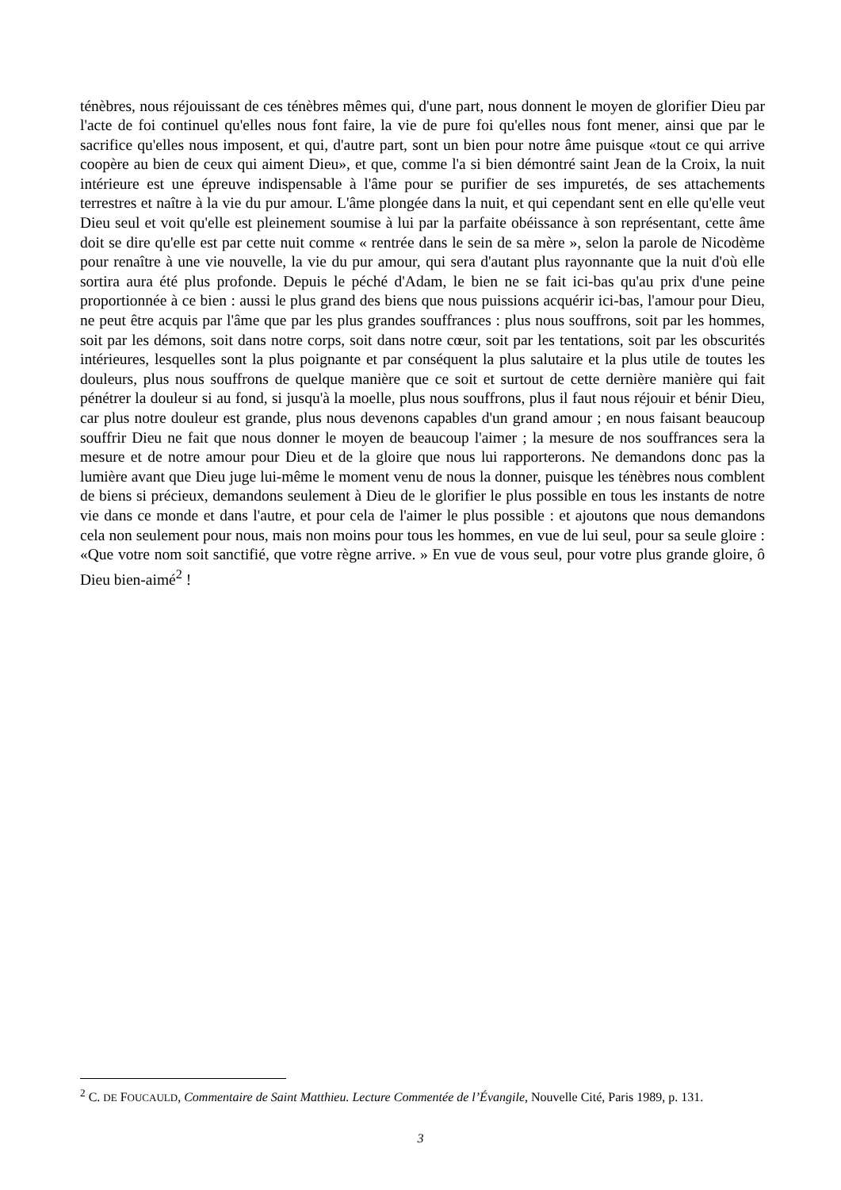ténèbres, nous réjouissant de ces ténèbres mêmes qui, d'une part, nous donnent le moyen de glorifier Dieu par l'acte de foi continuel qu'elles nous font faire, la vie de pure foi qu'elles nous font mener, ainsi que par le sacrifice qu'elles nous imposent, et qui, d'autre part, sont un bien pour notre âme puisque «tout ce qui arrive coopère au bien de ceux qui aiment Dieu», et que, comme l'a si bien démontré saint Jean de la Croix, la nuit intérieure est une épreuve indispensable à l'âme pour se purifier de ses impuretés, de ses attachements terrestres et naître à la vie du pur amour. L'âme plongée dans la nuit, et qui cependant sent en elle qu'elle veut Dieu seul et voit qu'elle est pleinement soumise à lui par la parfaite obéissance à son représentant, cette âme doit se dire qu'elle est par cette nuit comme « rentrée dans le sein de sa mère », selon la parole de Nicodème pour renaître à une vie nouvelle, la vie du pur amour, qui sera d'autant plus rayonnante que la nuit d'où elle sortira aura été plus profonde. Depuis le péché d'Adam, le bien ne se fait ici-bas qu'au prix d'une peine proportionnée à ce bien : aussi le plus grand des biens que nous puissions acquérir ici-bas, l'amour pour Dieu, ne peut être acquis par l'âme que par les plus grandes souffrances : plus nous souffrons, soit par les hommes, soit par les démons, soit dans notre corps, soit dans notre cœur, soit par les tentations, soit par les obscurités intérieures, lesquelles sont la plus poignante et par conséquent la plus salutaire et la plus utile de toutes les douleurs, plus nous souffrons de quelque manière que ce soit et surtout de cette dernière manière qui fait pénétrer la douleur si au fond, si jusqu'à la moelle, plus nous souffrons, plus il faut nous réjouir et bénir Dieu, car plus notre douleur est grande, plus nous devenons capables d'un grand amour ; en nous faisant beaucoup souffrir Dieu ne fait que nous donner le moyen de beaucoup l'aimer ; la mesure de nos souffrances sera la mesure et de notre amour pour Dieu et de la gloire que nous lui rapporterons. Ne demandons donc pas la lumière avant que Dieu juge lui-même le moment venu de nous la donner, puisque les ténèbres nous comblent de biens si précieux, demandons seulement à Dieu de le glorifier le plus possible en tous les instants de notre vie dans ce monde et dans l'autre, et pour cela de l'aimer le plus possible : et ajoutons que nous demandons cela non seulement pour nous, mais non moins pour tous les hommes, en vue de lui seul, pour sa seule gloire : «Que votre nom soit sanctifié, que votre règne arrive. » En vue de vous seul, pour votre plus grande gloire, ô Dieu bien-aimé<sup>2</sup> !
<sup>2</sup> C. DE FOUCAULD, Commentaire de Saint Matthieu. Lecture Commentée de l’Évangile, Nouvelle Cité, Paris 1989, p. 131.
3